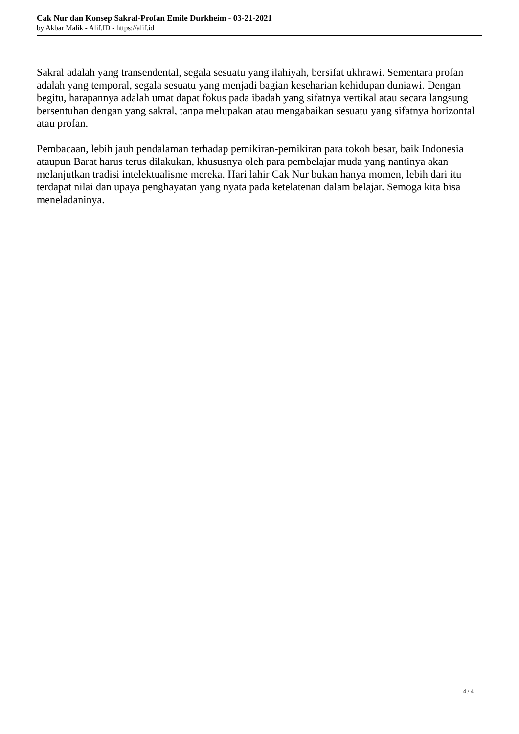Cak Nur dan Konsep Sakral-Profan Emile Durkheim - 03-21-2021
by Akbar Malik - Alif.ID - https://alif.id
Sakral adalah yang transendental, segala sesuatu yang ilahiyah, bersifat ukhrawi. Sementara profan adalah yang temporal, segala sesuatu yang menjadi bagian keseharian kehidupan duniawi. Dengan begitu, harapannya adalah umat dapat fokus pada ibadah yang sifatnya vertikal atau secara langsung bersentuhan dengan yang sakral, tanpa melupakan atau mengabaikan sesuatu yang sifatnya horizontal atau profan.
Pembacaan, lebih jauh pendalaman terhadap pemikiran-pemikiran para tokoh besar, baik Indonesia ataupun Barat harus terus dilakukan, khususnya oleh para pembelajar muda yang nantinya akan melanjutkan tradisi intelektualisme mereka. Hari lahir Cak Nur bukan hanya momen, lebih dari itu terdapat nilai dan upaya penghayatan yang nyata pada ketelatenan dalam belajar. Semoga kita bisa meneladaninya.
4 / 4